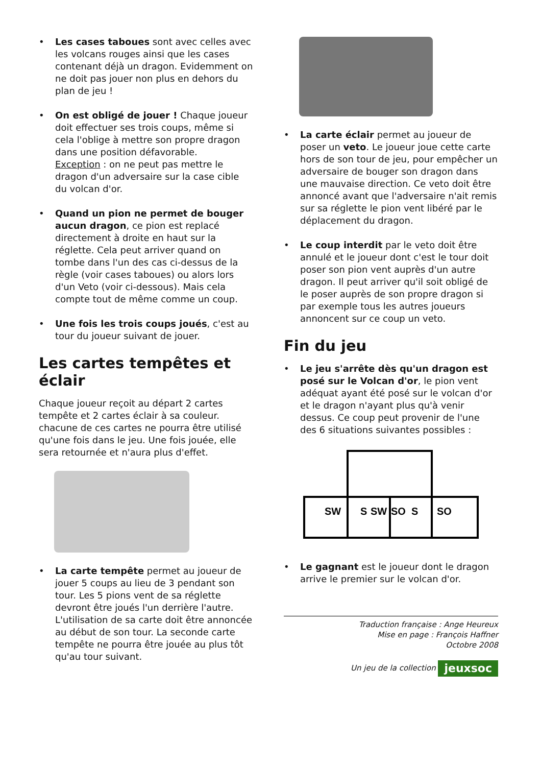• Les cases taboues sont avec celles avec les volcans rouges ainsi que les cases contenant déjà un dragon. Evidemment on ne doit pas jouer non plus en dehors du plan de jeu !
• On est obligé de jouer ! Chaque joueur doit effectuer ses trois coups, même si cela l'oblige à mettre son propre dragon dans une position défavorable.
Exception : on ne peut pas mettre le dragon d'un adversaire sur la case cible du volcan d'or.
• Quand un pion ne permet de bouger aucun dragon, ce pion est replacé directement à droite en haut sur la réglette. Cela peut arriver quand on tombe dans l'un des cas ci-dessus de la règle (voir cases taboues) ou alors lors d'un Veto (voir ci-dessous). Mais cela compte tout de même comme un coup.
• Une fois les trois coups joués, c'est au tour du joueur suivant de jouer.
Les cartes tempêtes et éclair
Chaque joueur reçoit au départ 2 cartes tempête et 2 cartes éclair à sa couleur. chacune de ces cartes ne pourra être utilisé qu'une fois dans le jeu. Une fois jouée, elle sera retournée et n'aura plus d'effet.
• La carte tempête permet au joueur de jouer 5 coups au lieu de 3 pendant son tour. Les 5 pions vent de sa réglette devront être joués l'un derrière l'autre. L'utilisation de sa carte doit être annoncée au début de son tour. La seconde carte tempête ne pourra être jouée au plus tôt qu'au tour suivant.
• La carte éclair permet au joueur de poser un veto. Le joueur joue cette carte hors de son tour de jeu, pour empêcher un adversaire de bouger son dragon dans une mauvaise direction. Ce veto doit être annoncé avant que l'adversaire n'ait remis sur sa réglette le pion vent libéré par le déplacement du dragon.
• Le coup interdit par le veto doit être annulé et le joueur dont c'est le tour doit poser son pion vent auprès d'un autre dragon. Il peut arriver qu'il soit obligé de le poser auprès de son propre dragon si par exemple tous les autres joueurs annoncent sur ce coup un veto.
Fin du jeu
• Le jeu s'arrête dès qu'un dragon est posé sur le Volcan d'or, le pion vent adéquat ayant été posé sur le volcan d'or et le dragon n'ayant plus qu'à venir dessus. Ce coup peut provenir de l'une des 6 situations suivantes possibles :
SW
S
SW
SO
S
SO
• Le gagnant est le joueur dont le dragon arrive le premier sur le volcan d'or.
Traduction française : Ange Heureux
Mise en page : François Haffner
Octobre 2008
Un jeu de la collection jeuxsoc